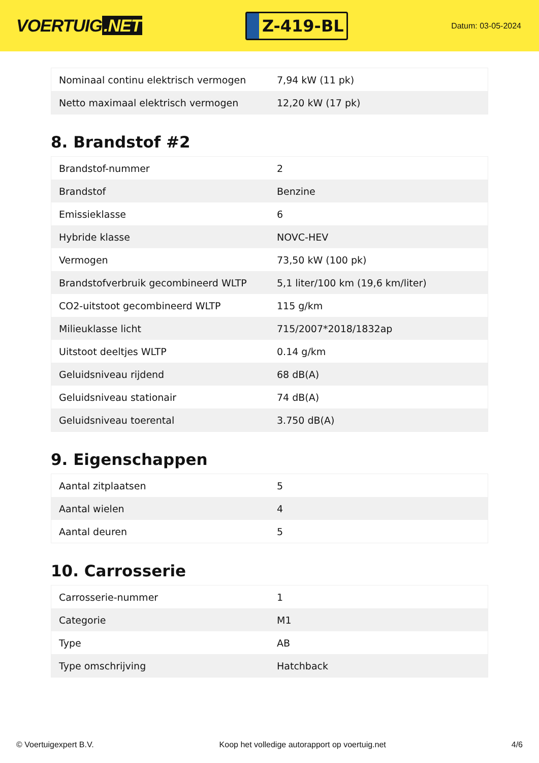VOERTUIG.NET
Z-419-BL
Datum: 03-05-2024
| Nominaal continu elektrisch vermogen | 7,94 kW (11 pk) |
| Netto maximaal elektrisch vermogen | 12,20 kW (17 pk) |
8. Brandstof #2
| Brandstof-nummer | 2 |
| Brandstof | Benzine |
| Emissieklasse | 6 |
| Hybride klasse | NOVC-HEV |
| Vermogen | 73,50 kW (100 pk) |
| Brandstofverbruik gecombineerd WLTP | 5,1 liter/100 km (19,6 km/liter) |
| CO2-uitstoot gecombineerd WLTP | 115 g/km |
| Milieuklasse licht | 715/2007*2018/1832ap |
| Uitstoot deeltjes WLTP | 0.14 g/km |
| Geluidsniveau rijdend | 68 dB(A) |
| Geluidsniveau stationair | 74 dB(A) |
| Geluidsniveau toerental | 3.750 dB(A) |
9. Eigenschappen
| Aantal zitplaatsen | 5 |
| Aantal wielen | 4 |
| Aantal deuren | 5 |
10. Carrosserie
| Carrosserie-nummer | 1 |
| Categorie | M1 |
| Type | AB |
| Type omschrijving | Hatchback |
© Voertuigexpert B.V. Koop het volledige autorapport op voertuig.net 4/6